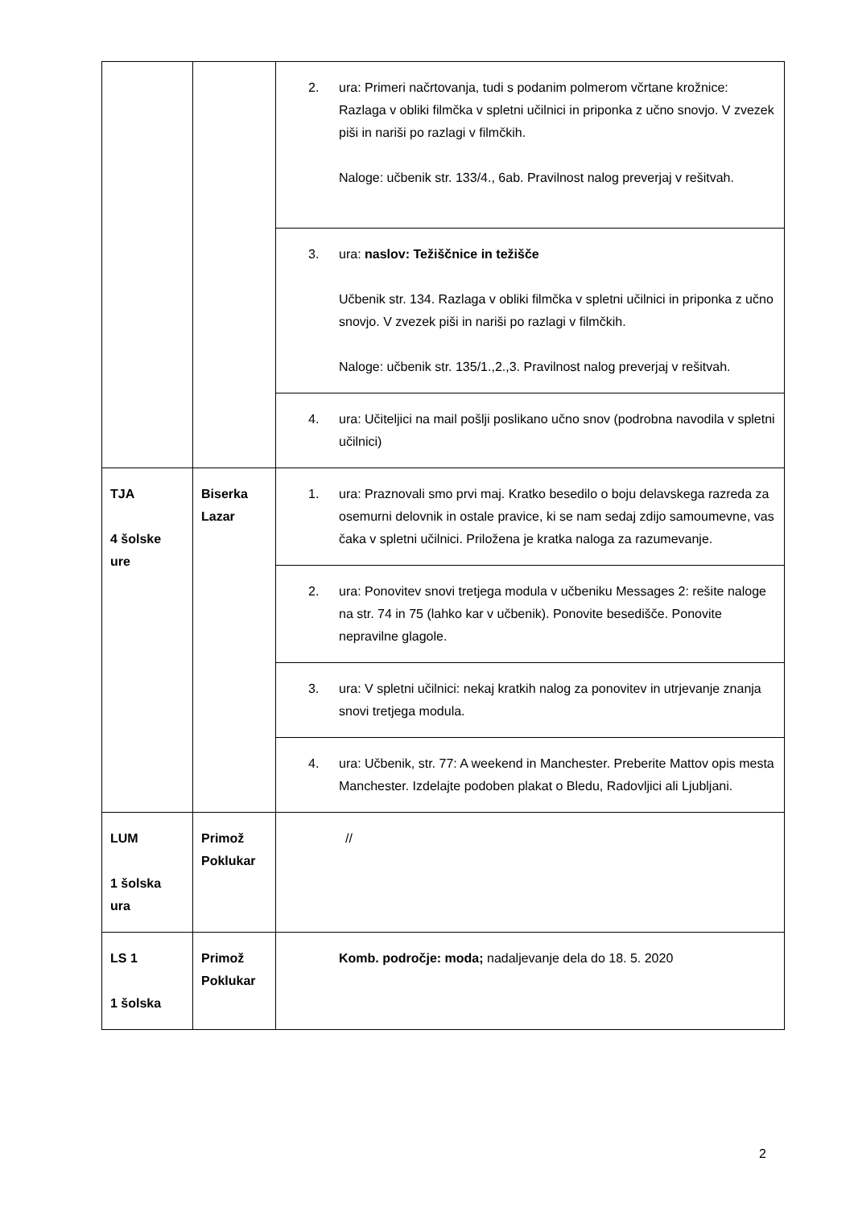| | | 2. ura: Primeri načrtovanja, tudi s podanim polmerom včrtane krožnice: Razlaga v obliki filmčka v spletni učilnici in priponka z učno snovjo. V zvezek piši in nariši po razlagi v filmčkih. Naloge: učbenik str. 133/4., 6ab. Pravilnost nalog preverjaj v rešitvah. |
| | | 3. ura: naslov: Težiščnice in težišče Učbenik str. 134. Razlaga v obliki filmčka v spletni učilnici in priponka z učno snovjo. V zvezek piši in nariši po razlagi v filmčkih. Naloge: učbenik str. 135/1.,2.,3. Pravilnost nalog preverjaj v rešitvah. |
| | | 4. ura: Učiteljici na mail pošlji poslikano učno snov (podrobna navodila v spletni učilnici) |
| TJA 4 šolske ure | Biserka Lazar | 1. ura: Praznovali smo prvi maj. Kratko besedilo o boju delavskega razreda za osemurni delovnik in ostale pravice, ki se nam sedaj zdijo samoumevne, vas čaka v spletni učilnici. Priložena je kratka naloga za razumevanje. |
| | | 2. ura: Ponovitev snovi tretjega modula v učbeniku Messages 2: rešite naloge na str. 74 in 75 (lahko kar v učbenik). Ponovite besedišče. Ponovite nepravilne glagole. |
| | | 3. ura: V spletni učilnici: nekaj kratkih nalog za ponovitev in utrjevanje znanja snovi tretjega modula. |
| | | 4. ura: Učbenik, str. 77: A weekend in Manchester. Preberite Mattov opis mesta Manchester. Izdelajte podoben plakat o Bledu, Radovljici ali Ljubljani. |
| LUM 1 šolska ura | Primož Poklukar | // |
| LS 1 1 šolska | Primož Poklukar | Komb. področje: moda; nadaljevanje dela do 18. 5. 2020 |
2